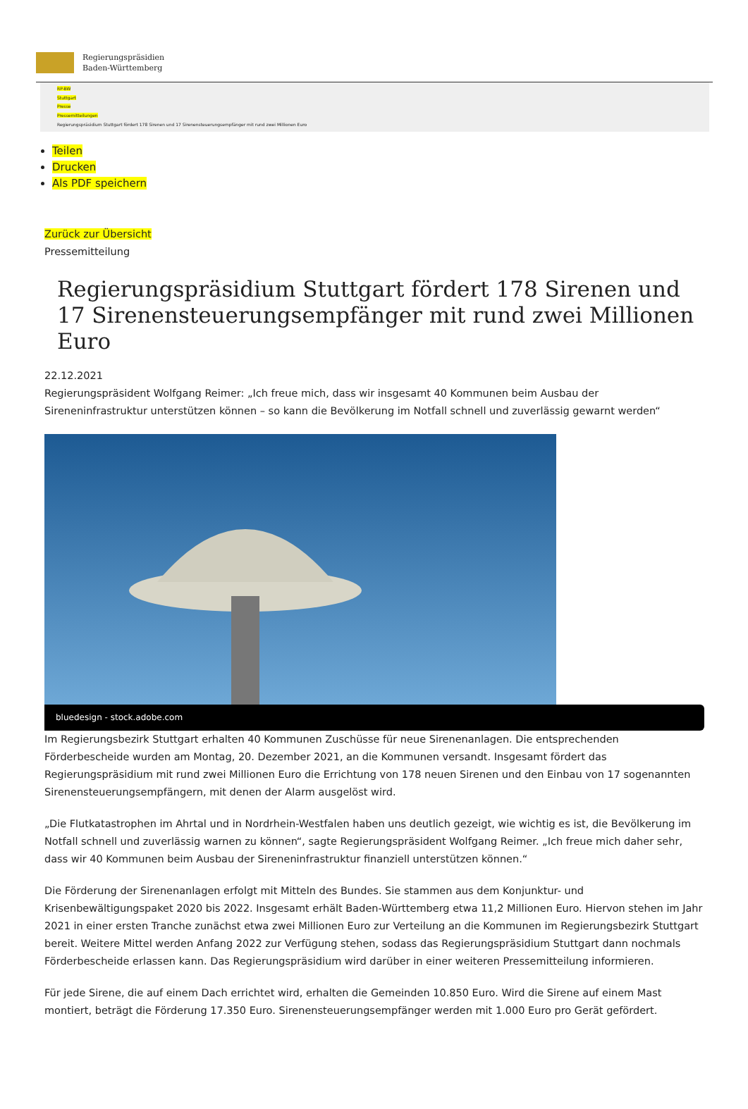Regierungspräsidien
Baden-Württemberg
RP-BW
Stuttgart
Presse
Pressemitteilungen
Regierungspräsidium Stuttgart fördert 178 Sirenen und 17 Sirenensteuerungsempfänger mit rund zwei Millionen Euro
Teilen
Drucken
Als PDF speichern
Zurück zur Übersicht
Pressemitteilung
Regierungspräsidium Stuttgart fördert 178 Sirenen und 17 Sirenensteuerungsempfänger mit rund zwei Millionen Euro
22.12.2021
Regierungspräsident Wolfgang Reimer: „Ich freue mich, dass wir insgesamt 40 Kommunen beim Ausbau der Sireneninfrastruktur unterstützen können – so kann die Bevölkerung im Notfall schnell und zuverlässig gewarnt werden“
bluedesign - stock.adobe.com
Im Regierungsbezirk Stuttgart erhalten 40 Kommunen Zuschüsse für neue Sirenenanlagen. Die entsprechenden Förderbescheide wurden am Montag, 20. Dezember 2021, an die Kommunen versandt. Insgesamt fördert das Regierungspräsidium mit rund zwei Millionen Euro die Errichtung von 178 neuen Sirenen und den Einbau von 17 sogenannten Sirenensteuerungsempfängern, mit denen der Alarm ausgelöst wird.
„Die Flutkatastrophen im Ahrtal und in Nordrhein-Westfalen haben uns deutlich gezeigt, wie wichtig es ist, die Bevölkerung im Notfall schnell und zuverlässig warnen zu können“, sagte Regierungspräsident Wolfgang Reimer. „Ich freue mich daher sehr, dass wir 40 Kommunen beim Ausbau der Sireneninfrastruktur finanziell unterstützen können.“
Die Förderung der Sirenenanlagen erfolgt mit Mitteln des Bundes. Sie stammen aus dem Konjunktur- und Krisenbewältigungspaket 2020 bis 2022. Insgesamt erhält Baden-Württemberg etwa 11,2 Millionen Euro. Hiervon stehen im Jahr 2021 in einer ersten Tranche zunächst etwa zwei Millionen Euro zur Verteilung an die Kommunen im Regierungsbezirk Stuttgart bereit. Weitere Mittel werden Anfang 2022 zur Verfügung stehen, sodass das Regierungspräsidium Stuttgart dann nochmals Förderbescheide erlassen kann. Das Regierungspräsidium wird darüber in einer weiteren Pressemitteilung informieren.
Für jede Sirene, die auf einem Dach errichtet wird, erhalten die Gemeinden 10.850 Euro. Wird die Sirene auf einem Mast montiert, beträgt die Förderung 17.350 Euro. Sirenensteuerungsempfänger werden mit 1.000 Euro pro Gerät gefördert.